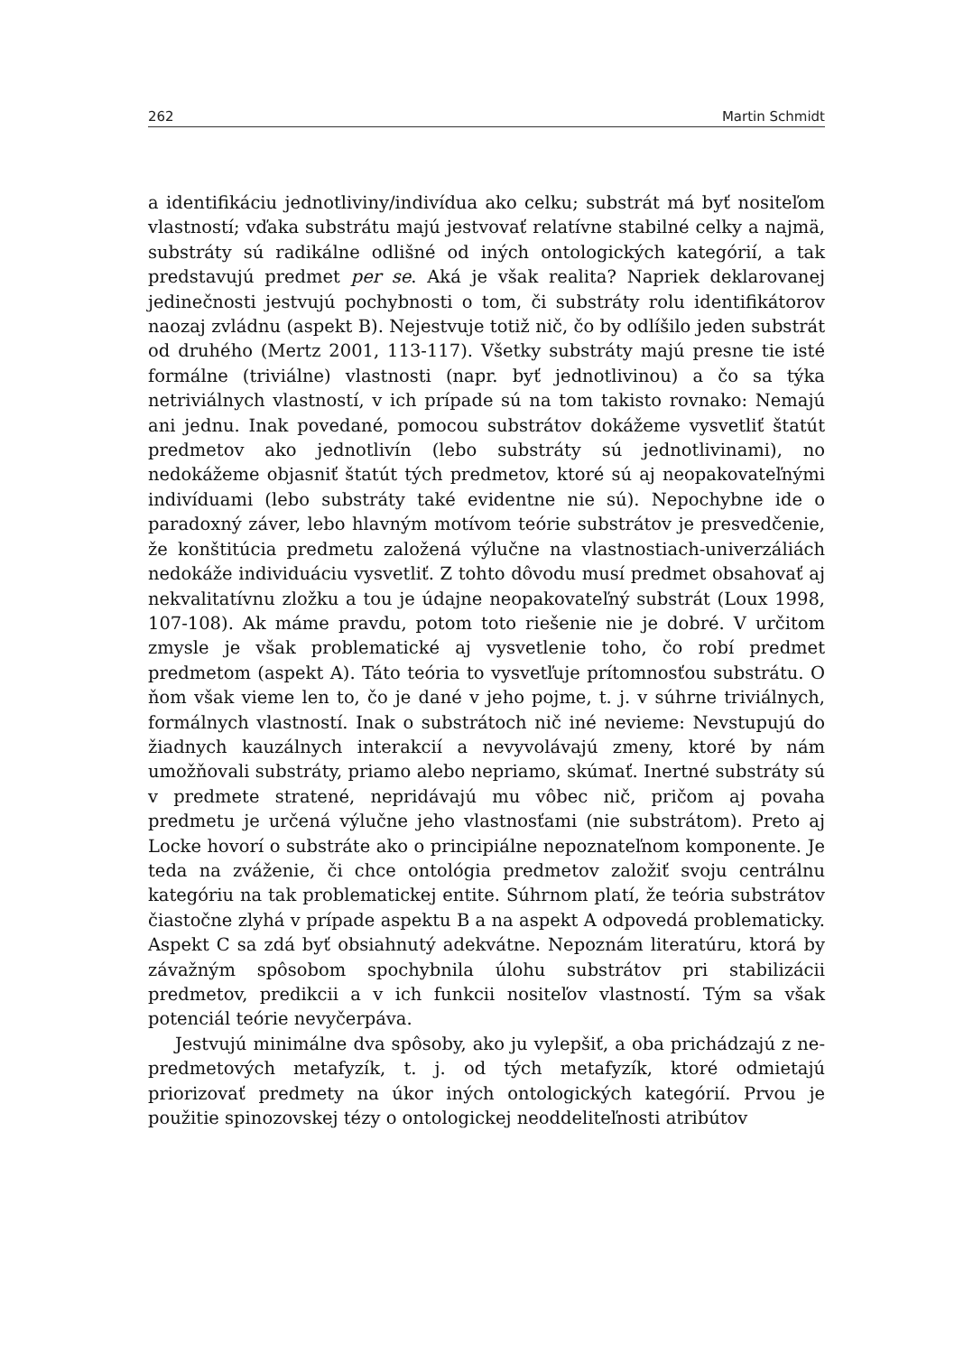262 Martin Schmidt
a identifikáciu jednotliviny/indivídua ako celku; substrát má byť nositeľom vlastností; vďaka substrátu majú jestvovať relatívne stabilné celky a najmä, substráty sú radikálne odlišné od iných ontologických kategórií, a tak predstavujú predmet per se. Aká je však realita? Napriek deklarovanej jedinečnosti jestvujú pochybnosti o tom, či substráty rolu identifikátorov naozaj zvládnu (aspekt B). Nejestvuje totiž nič, čo by odlíšilo jeden substrát od druhého (Mertz 2001, 113-117). Všetky substráty majú presne tie isté formálne (triviálne) vlastnosti (napr. byť jednotlivinou) a čo sa týka netriviálnych vlastností, v ich prípade sú na tom takisto rovnako: Nemajú ani jednu. Inak povedané, pomocou substrátov dokážeme vysvetliť štatút predmetov ako jednotlivín (lebo substráty sú jednotlivinami), no nedokážeme objasniť štatút tých predmetov, ktoré sú aj neopakovateľnými indivíduami (lebo substráty také evidentne nie sú). Nepochybne ide o paradoxný záver, lebo hlavným motívom teórie substrátov je presvedčenie, že konštitúcia predmetu založená výlučne na vlastnostiach-univerzáliách nedokáže individuáciu vysvetliť. Z tohto dôvodu musí predmet obsahovať aj nekvalitatívnu zložku a tou je údajne neopakovateľný substrát (Loux 1998, 107-108). Ak máme pravdu, potom toto riešenie nie je dobré. V určitom zmysle je však problematické aj vysvetlenie toho, čo robí predmet predmetom (aspekt A). Táto teória to vysvetľuje prítomnosťou substrátu. O ňom však vieme len to, čo je dané v jeho pojme, t. j. v súhrne triviálnych, formálnych vlastností. Inak o substrátoch nič iné nevieme: Nevstupujú do žiadnych kauzálnych interakcií a nevyvolávajú zmeny, ktoré by nám umožňovali substráty, priamo alebo nepriamo, skúmať. Inertné substráty sú v predmete stratené, nepridávajú mu vôbec nič, pričom aj povaha predmetu je určená výlučne jeho vlastnosťami (nie substrátom). Preto aj Locke hovorí o substráte ako o principiálne nepoznateľnom komponente. Je teda na zváženie, či chce ontológia predmetov založiť svoju centrálnu kategóriu na tak problematickej entite. Súhrnom platí, že teória substrátov čiastočne zlyhá v prípade aspektu B a na aspekt A odpovedá problematicky. Aspekt C sa zdá byť obsiahnutý adekvátne. Nepoznám literatúru, ktorá by závažným spôsobom spochybnila úlohu substrátov pri stabilizácii predmetov, predikcii a v ich funkcii nositeľov vlastností. Tým sa však potenciál teórie nevyčerpáva.
Jestvujú minimálne dva spôsoby, ako ju vylepšiť, a oba prichádzajú z ne-predmetových metafyzík, t. j. od tých metafyzík, ktoré odmietajú priorizovať predmety na úkor iných ontologických kategórií. Prvou je použitie spinozovskej tézy o ontologickej neoddeliteľnosti atribútov